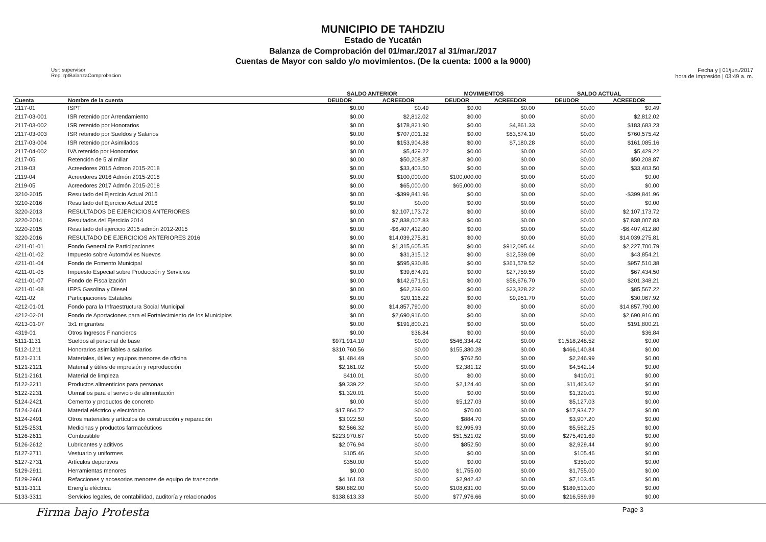MUNICIPIO DE TAHDZIU
Estado de Yucatán
Balanza de Comprobación del 01/mar./2017 al 31/mar./2017
Cuentas de Mayor con saldo y/o movimientos. (De la cuenta: 1000 a la 9000)
Usr: supervisor
Rep: rptBalanzaComprobacion
Fecha y | 01/jun./2017
hora de Impresión | 03:49 a. m.
| | | SALDO ANTERIOR | | MOVIMIENTOS | | SALDO ACTUAL | |
| --- | --- | --- | --- | --- | --- | --- | --- |
| Cuenta | Nombre de la cuenta | DEUDOR | ACREEDOR | DEUDOR | ACREEDOR | DEUDOR | ACREEDOR |
| 2117-01 | ISPT | $0.00 | $0.49 | $0.00 | $0.00 | $0.00 | $0.49 |
| 2117-03-001 | ISR retenido por Arrendamiento | $0.00 | $2,812.02 | $0.00 | $0.00 | $0.00 | $2,812.02 |
| 2117-03-002 | ISR retenido por Honorarios | $0.00 | $178,821.90 | $0.00 | $4,861.33 | $0.00 | $183,683.23 |
| 2117-03-003 | ISR retenido por Sueldos y Salarios | $0.00 | $707,001.32 | $0.00 | $53,574.10 | $0.00 | $760,575.42 |
| 2117-03-004 | ISR retenido por Asimilados | $0.00 | $153,904.88 | $0.00 | $7,180.28 | $0.00 | $161,085.16 |
| 2117-04-002 | IVA retenido por Honorarios | $0.00 | $5,429.22 | $0.00 | $0.00 | $0.00 | $5,429.22 |
| 2117-05 | Retención de 5 al millar | $0.00 | $50,208.87 | $0.00 | $0.00 | $0.00 | $50,208.87 |
| 2119-03 | Acreedores 2015 Admon 2015-2018 | $0.00 | $33,403.50 | $0.00 | $0.00 | $0.00 | $33,403.50 |
| 2119-04 | Acreedores 2016 Admón 2015-2018 | $0.00 | $100,000.00 | $100,000.00 | $0.00 | $0.00 | $0.00 |
| 2119-05 | Acreedores 2017 Admón 2015-2018 | $0.00 | $65,000.00 | $65,000.00 | $0.00 | $0.00 | $0.00 |
| 3210-2015 | Resultado del Ejercicio Actual 2015 | $0.00 | -$399,841.96 | $0.00 | $0.00 | $0.00 | -$399,841.96 |
| 3210-2016 | Resultado del Ejercicio Actual 2016 | $0.00 | $0.00 | $0.00 | $0.00 | $0.00 | $0.00 |
| 3220-2013 | RESULTADOS DE EJERCICIOS ANTERIORES | $0.00 | $2,107,173.72 | $0.00 | $0.00 | $0.00 | $2,107,173.72 |
| 3220-2014 | Resultados del Ejercicio 2014 | $0.00 | $7,838,007.83 | $0.00 | $0.00 | $0.00 | $7,838,007.83 |
| 3220-2015 | Resultado del ejercicio 2015 admón 2012-2015 | $0.00 | -$6,407,412.80 | $0.00 | $0.00 | $0.00 | -$6,407,412.80 |
| 3220-2016 | RESULTADO DE EJERCICIOS ANTERIORES 2016 | $0.00 | $14,039,275.81 | $0.00 | $0.00 | $0.00 | $14,039,275.81 |
| 4211-01-01 | Fondo General de Participaciones | $0.00 | $1,315,605.35 | $0.00 | $912,095.44 | $0.00 | $2,227,700.79 |
| 4211-01-02 | Impuesto sobre Automóviles Nuevos | $0.00 | $31,315.12 | $0.00 | $12,539.09 | $0.00 | $43,854.21 |
| 4211-01-04 | Fondo de Fomento Municipal | $0.00 | $595,930.86 | $0.00 | $361,579.52 | $0.00 | $957,510.38 |
| 4211-01-05 | Impuesto Especial sobre Producción y Servicios | $0.00 | $39,674.91 | $0.00 | $27,759.59 | $0.00 | $67,434.50 |
| 4211-01-07 | Fondo de Fiscalización | $0.00 | $142,671.51 | $0.00 | $58,676.70 | $0.00 | $201,348.21 |
| 4211-01-08 | IEPS Gasolina y Diesel | $0.00 | $62,239.00 | $0.00 | $23,328.22 | $0.00 | $85,567.22 |
| 4211-02 | Participaciones Estatales | $0.00 | $20,116.22 | $0.00 | $9,951.70 | $0.00 | $30,067.92 |
| 4212-01-01 | Fondo para la Infraestructura Social Municipal | $0.00 | $14,857,790.00 | $0.00 | $0.00 | $0.00 | $14,857,790.00 |
| 4212-02-01 | Fondo de Aportaciones para el Fortalecimiento de los Municipios | $0.00 | $2,690,916.00 | $0.00 | $0.00 | $0.00 | $2,690,916.00 |
| 4213-01-07 | 3x1 migrantes | $0.00 | $191,800.21 | $0.00 | $0.00 | $0.00 | $191,800.21 |
| 4319-01 | Otros Ingresos Financieros | $0.00 | $36.84 | $0.00 | $0.00 | $0.00 | $36.84 |
| 5111-1131 | Sueldos al personal de base | $971,914.10 | $0.00 | $546,334.42 | $0.00 | $1,518,248.52 | $0.00 |
| 5112-1211 | Honorarios asimilables a salarios | $310,760.56 | $0.00 | $155,380.28 | $0.00 | $466,140.84 | $0.00 |
| 5121-2111 | Materiales, útiles y equipos menores de oficina | $1,484.49 | $0.00 | $762.50 | $0.00 | $2,246.99 | $0.00 |
| 5121-2121 | Material y útiles de impresión y reproducción | $2,161.02 | $0.00 | $2,381.12 | $0.00 | $4,542.14 | $0.00 |
| 5121-2161 | Material de limpieza | $410.01 | $0.00 | $0.00 | $0.00 | $410.01 | $0.00 |
| 5122-2211 | Productos alimenticios para personas | $9,339.22 | $0.00 | $2,124.40 | $0.00 | $11,463.62 | $0.00 |
| 5122-2231 | Utensilios para el servicio de alimentación | $1,320.01 | $0.00 | $0.00 | $0.00 | $1,320.01 | $0.00 |
| 5124-2421 | Cemento y productos de concreto | $0.00 | $0.00 | $5,127.03 | $0.00 | $5,127.03 | $0.00 |
| 5124-2461 | Material eléctrico y electrónico | $17,864.72 | $0.00 | $70.00 | $0.00 | $17,934.72 | $0.00 |
| 5124-2491 | Otros materiales y artículos de construcción y reparación | $3,022.50 | $0.00 | $884.70 | $0.00 | $3,907.20 | $0.00 |
| 5125-2531 | Medicinas y productos farmacéuticos | $2,566.32 | $0.00 | $2,995.93 | $0.00 | $5,562.25 | $0.00 |
| 5126-2611 | Combustible | $223,970.67 | $0.00 | $51,521.02 | $0.00 | $275,491.69 | $0.00 |
| 5126-2612 | Lubricantes y aditivos | $2,076.94 | $0.00 | $852.50 | $0.00 | $2,929.44 | $0.00 |
| 5127-2711 | Vestuario y uniformes | $105.46 | $0.00 | $0.00 | $0.00 | $105.46 | $0.00 |
| 5127-2731 | Artículos deportivos | $350.00 | $0.00 | $0.00 | $0.00 | $350.00 | $0.00 |
| 5129-2911 | Herramientas menores | $0.00 | $0.00 | $1,755.00 | $0.00 | $1,755.00 | $0.00 |
| 5129-2961 | Refacciones y accesorios menores de equipo de transporte | $4,161.03 | $0.00 | $2,942.42 | $0.00 | $7,103.45 | $0.00 |
| 5131-3111 | Energía eléctrica | $80,882.00 | $0.00 | $108,631.00 | $0.00 | $189,513.00 | $0.00 |
| 5133-3311 | Servicios legales, de contabilidad, auditoría y relacionados | $138,613.33 | $0.00 | $77,976.66 | $0.00 | $216,589.99 | $0.00 |
Firma bajo Protesta Page 3